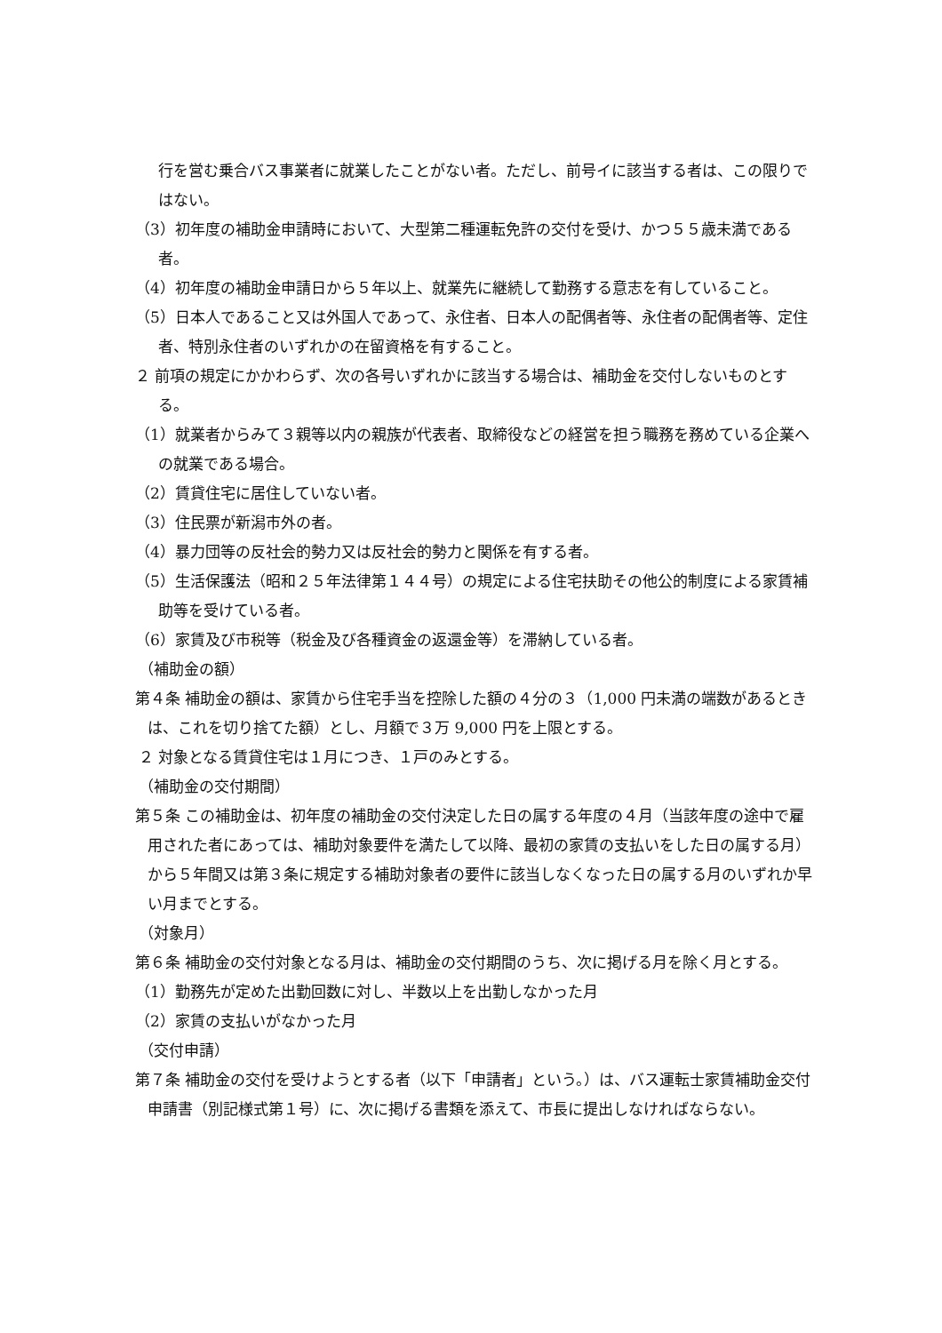行を営む乗合バス事業者に就業したことがない者。ただし、前号イに該当する者は、この限りではない。
（3）初年度の補助金申請時において、大型第二種運転免許の交付を受け、かつ５５歳未満である者。
（4）初年度の補助金申請日から５年以上、就業先に継続して勤務する意志を有していること。
（5）日本人であること又は外国人であって、永住者、日本人の配偶者等、永住者の配偶者等、定住者、特別永住者のいずれかの在留資格を有すること。
２ 前項の規定にかかわらず、次の各号いずれかに該当する場合は、補助金を交付しないものとする。
（1）就業者からみて３親等以内の親族が代表者、取締役などの経営を担う職務を務めている企業への就業である場合。
（2）賃貸住宅に居住していない者。
（3）住民票が新潟市外の者。
（4）暴力団等の反社会的勢力又は反社会的勢力と関係を有する者。
（5）生活保護法（昭和２５年法律第１４４号）の規定による住宅扶助その他公的制度による家賃補助等を受けている者。
（6）家賃及び市税等（税金及び各種資金の返還金等）を滞納している者。
（補助金の額）
第４条 補助金の額は、家賃から住宅手当を控除した額の４分の３（1,000 円未満の端数があるときは、これを切り捨てた額）とし、月額で３万 9,000 円を上限とする。
２ 対象となる賃貸住宅は１月につき、１戸のみとする。
（補助金の交付期間）
第５条 この補助金は、初年度の補助金の交付決定した日の属する年度の４月（当該年度の途中で雇用された者にあっては、補助対象要件を満たして以降、最初の家賃の支払いをした日の属する月）から５年間又は第３条に規定する補助対象者の要件に該当しなくなった日の属する月のいずれか早い月までとする。
（対象月）
第６条 補助金の交付対象となる月は、補助金の交付期間のうち、次に掲げる月を除く月とする。
（1）勤務先が定めた出勤回数に対し、半数以上を出勤しなかった月
（2）家賃の支払いがなかった月
（交付申請）
第７条 補助金の交付を受けようとする者（以下「申請者」という。）は、バス運転士家賃補助金交付申請書（別記様式第１号）に、次に掲げる書類を添えて、市長に提出しなければならない。